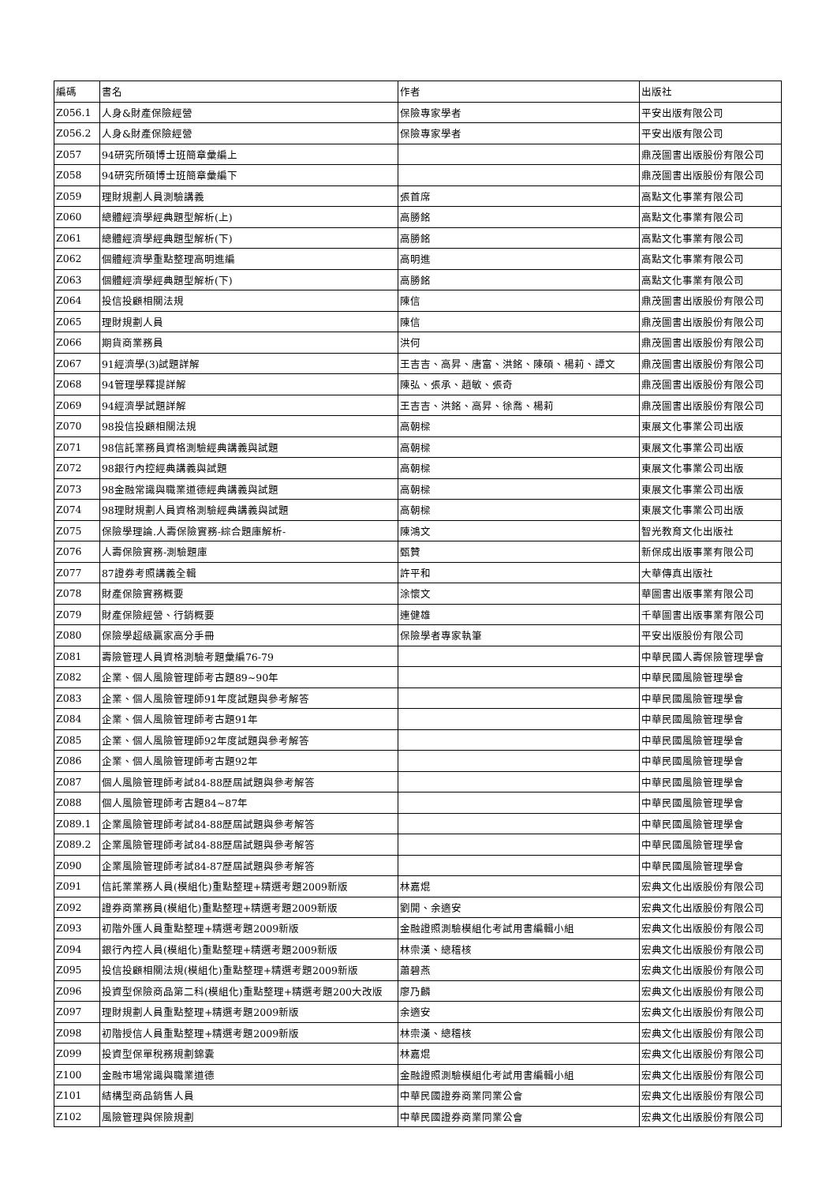| 編碼 | 書名 | 作者 | 出版社 |
| --- | --- | --- | --- |
| Z056.1 | 人身&財產保險經營 | 保險專家學者 | 平安出版有限公司 |
| Z056.2 | 人身&財產保險經營 | 保險專家學者 | 平安出版有限公司 |
| Z057 | 94研究所碩博士班簡章彙編上 | | 鼎茂圖書出版股份有限公司 |
| Z058 | 94研究所碩博士班簡章彙編下 | | 鼎茂圖書出版股份有限公司 |
| Z059 | 理財規劃人員測驗講義 | 張首席 | 高點文化事業有限公司 |
| Z060 | 總體經濟學經典題型解析(上) | 高勝銘 | 高點文化事業有限公司 |
| Z061 | 總體經濟學經典題型解析(下) | 高勝銘 | 高點文化事業有限公司 |
| Z062 | 個體經濟學重點整理高明進編 | 高明進 | 高點文化事業有限公司 |
| Z063 | 個體經濟學經典題型解析(下) | 高勝銘 | 高點文化事業有限公司 |
| Z064 | 投信投顧相關法規 | 陳信 | 鼎茂圖書出版股份有限公司 |
| Z065 | 理財規劃人員 | 陳信 | 鼎茂圖書出版股份有限公司 |
| Z066 | 期貨商業務員 | 洪何 | 鼎茂圖書出版股份有限公司 |
| Z067 | 91經濟學(3)試題詳解 | 王吉吉、高昇、唐富、洪銘、陳碩、楊莉、譚文 | 鼎茂圖書出版股份有限公司 |
| Z068 | 94管理學釋提詳解 | 陳弘、張承、趙敏、張奇 | 鼎茂圖書出版股份有限公司 |
| Z069 | 94經濟學試題詳解 | 王吉吉、洪銘、高昇、徐喬、楊莉 | 鼎茂圖書出版股份有限公司 |
| Z070 | 98投信投顧相關法規 | 高朝樑 | 東展文化事業公司出版 |
| Z071 | 98信託業務員資格測驗經典講義與試題 | 高朝樑 | 東展文化事業公司出版 |
| Z072 | 98銀行內控經典講義與試題 | 高朝樑 | 東展文化事業公司出版 |
| Z073 | 98金融常識與職業道德經典講義與試題 | 高朝樑 | 東展文化事業公司出版 |
| Z074 | 98理財規劃人員資格測驗經典講義與試題 | 高朝樑 | 東展文化事業公司出版 |
| Z075 | 保險學理論.人壽保險實務-綜合題庫解析- | 陳鴻文 | 智光教育文化出版社 |
| Z076 | 人壽保險實務-測驗題庫 | 甄贊 | 新保成出版事業有限公司 |
| Z077 | 87證券考照講義全輯 | 許平和 | 大華傳真出版社 |
| Z078 | 財產保險實務概要 | 涂懷文 | 華圖書出版事業有限公司 |
| Z079 | 財產保險經營、行銷概要 | 連健雄 | 千華圖書出版事業有限公司 |
| Z080 | 保險學超級贏家高分手冊 | 保險學者專家執筆 | 平安出版股份有限公司 |
| Z081 | 壽險管理人員資格測驗考題彙編76-79 | | 中華民國人壽保險管理學會 |
| Z082 | 企業、個人風險管理師考古題89~90年 | | 中華民國風險管理學會 |
| Z083 | 企業、個人風險管理師91年度試題與參考解答 | | 中華民國風險管理學會 |
| Z084 | 企業、個人風險管理師考古題91年 | | 中華民國風險管理學會 |
| Z085 | 企業、個人風險管理師92年度試題與參考解答 | | 中華民國風險管理學會 |
| Z086 | 企業、個人風險管理師考古題92年 | | 中華民國風險管理學會 |
| Z087 | 個人風險管理師考試84-88歷屆試題與參考解答 | | 中華民國風險管理學會 |
| Z088 | 個人風險管理師考古題84~87年 | | 中華民國風險管理學會 |
| Z089.1 | 企業風險管理師考試84-88歷屆試題與參考解答 | | 中華民國風險管理學會 |
| Z089.2 | 企業風險管理師考試84-88歷屆試題與參考解答 | | 中華民國風險管理學會 |
| Z090 | 企業風險管理師考試84-87歷屆試題與參考解答 | | 中華民國風險管理學會 |
| Z091 | 信託業業務人員(模組化)重點整理+精選考題2009新版 | 林嘉焜 | 宏典文化出版股份有限公司 |
| Z092 | 證券商業務員(模組化)重點整理+精選考題2009新版 | 劉開、余適安 | 宏典文化出版股份有限公司 |
| Z093 | 初階外匯人員重點整理+精選考題2009新版 | 金融證照測驗模組化考試用書編輯小組 | 宏典文化出版股份有限公司 |
| Z094 | 銀行內控人員(模組化)重點整理+精選考題2009新版 | 林崇漢、總稽核 | 宏典文化出版股份有限公司 |
| Z095 | 投信投顧相關法規(模組化)重點整理+精選考題2009新版 | 蕭碧燕 | 宏典文化出版股份有限公司 |
| Z096 | 投資型保險商品第二科(模組化)重點整理+精選考題200大改版 | 廖乃麟 | 宏典文化出版股份有限公司 |
| Z097 | 理財規劃人員重點整理+精選考題2009新版 | 余適安 | 宏典文化出版股份有限公司 |
| Z098 | 初階授信人員重點整理+精選考題2009新版 | 林崇漢、總稽核 | 宏典文化出版股份有限公司 |
| Z099 | 投資型保單稅務規劃錦囊 | 林嘉焜 | 宏典文化出版股份有限公司 |
| Z100 | 金融市場常識與職業道德 | 金融證照測驗模組化考試用書編輯小組 | 宏典文化出版股份有限公司 |
| Z101 | 結構型商品銷售人員 | 中華民國證券商業同業公會 | 宏典文化出版股份有限公司 |
| Z102 | 風險管理與保險規劃 | 中華民國證券商業同業公會 | 宏典文化出版股份有限公司 |